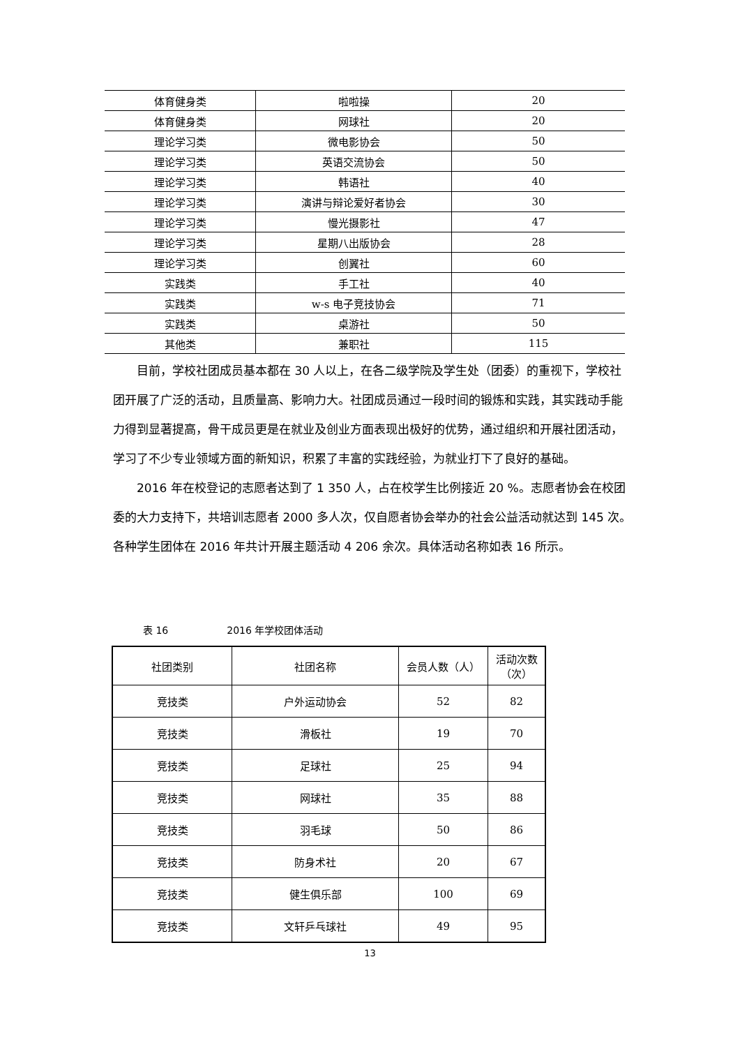| 体育健身类 | 啦啦操 | 20 |
| 体育健身类 | 网球社 | 20 |
| 理论学习类 | 微电影协会 | 50 |
| 理论学习类 | 英语交流协会 | 50 |
| 理论学习类 | 韩语社 | 40 |
| 理论学习类 | 演讲与辩论爱好者协会 | 30 |
| 理论学习类 | 慢光摄影社 | 47 |
| 理论学习类 | 星期八出版协会 | 28 |
| 理论学习类 | 创翼社 | 60 |
| 实践类 | 手工社 | 40 |
| 实践类 | w-s 电子竞技协会 | 71 |
| 实践类 | 桌游社 | 50 |
| 其他类 | 兼职社 | 115 |
目前，学校社团成员基本都在 30 人以上，在各二级学院及学生处（团委）的重视下，学校社团开展了广泛的活动，且质量高、影响力大。社团成员通过一段时间的锻炼和实践，其实践动手能力得到显著提高，骨干成员更是在就业及创业方面表现出极好的优势，通过组织和开展社团活动，学习了不少专业领域方面的新知识，积累了丰富的实践经验，为就业打下了良好的基础。
2016 年在校登记的志愿者达到了 1 350 人，占在校学生比例接近 20 %。志愿者协会在校团委的大力支持下，共培训志愿者 2000 多人次，仅自愿者协会举办的社会公益活动就达到 145 次。各种学生团体在 2016 年共计开展主题活动 4 206 余次。具体活动名称如表 16 所示。
表 16　　　　　　2016 年学校团体活动
| 社团类别 | 社团名称 | 会员人数（人） | 活动次数 （次） |
| --- | --- | --- | --- |
| 竞技类 | 户外运动协会 | 52 | 82 |
| 竞技类 | 滑板社 | 19 | 70 |
| 竞技类 | 足球社 | 25 | 94 |
| 竞技类 | 网球社 | 35 | 88 |
| 竞技类 | 羽毛球 | 50 | 86 |
| 竞技类 | 防身术社 | 20 | 67 |
| 竞技类 | 健生俱乐部 | 100 | 69 |
| 竞技类 | 文轩乒乓球社 | 49 | 95 |
13